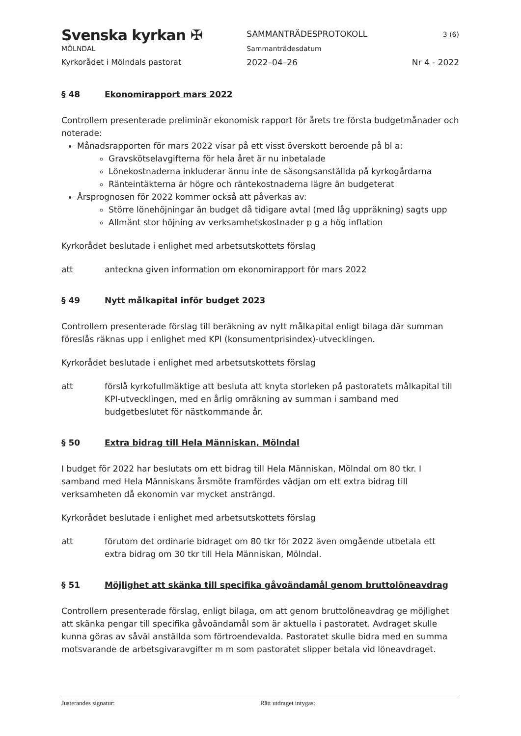Svenska kyrkan ✠
MÖLNDAL
Kyrkorådet i Mölndals pastorat
SAMMANTRÄDESPROTOKOLL
Sammanträdesdatum
2022–04–26
3 (6)
Nr 4 - 2022
§ 48 Ekonomirapport mars 2022
Controllern presenterade preliminär ekonomisk rapport för årets tre första budgetmånader och noterade:
Månadsrapporten för mars 2022 visar på ett visst överskott beroende på bl a:
Gravskötselavgifterna för hela året är nu inbetalade
Lönekostnaderna inkluderar ännu inte de säsongsanställda på kyrkogårdarna
Ränteintäkterna är högre och räntekostnaderna lägre än budgeterat
Årsprognosen för 2022 kommer också att påverkas av:
Större lönehöjningar än budget då tidigare avtal (med låg uppräkning) sagts upp
Allmänt stor höjning av verksamhetskostnader p g a hög inflation
Kyrkorådet beslutade i enlighet med arbetsutskottets förslag
att anteckna given information om ekonomirapport för mars 2022
§ 49 Nytt målkapital inför budget 2023
Controllern presenterade förslag till beräkning av nytt målkapital enligt bilaga där summan föreslås räknas upp i enlighet med KPI (konsumentprisindex)-utvecklingen.
Kyrkorådet beslutade i enlighet med arbetsutskottets förslag
att förslå kyrkofullmäktige att besluta att knyta storleken på pastoratets målkapital till KPI-utvecklingen, med en årlig omräkning av summan i samband med budgetbeslutet för nästkommande år.
§ 50 Extra bidrag till Hela Människan, Mölndal
I budget för 2022 har beslutats om ett bidrag till Hela Människan, Mölndal om 80 tkr. I samband med Hela Människans årsmöte framfördes vädjan om ett extra bidrag till verksamheten då ekonomin var mycket ansträngd.
Kyrkorådet beslutade i enlighet med arbetsutskottets förslag
att förutom det ordinarie bidraget om 80 tkr för 2022 även omgående utbetala ett extra bidrag om 30 tkr till Hela Människan, Mölndal.
§ 51 Möjlighet att skänka till specifika gåvoändamål genom bruttolöneavdrag
Controllern presenterade förslag, enligt bilaga, om att genom bruttolöneavdrag ge möjlighet att skänka pengar till specifika gåvoändamål som är aktuella i pastoratet. Avdraget skulle kunna göras av såväl anställda som förtroendevalda. Pastoratet skulle bidra med en summa motsvarande de arbetsgivaravgifter m m som pastoratet slipper betala vid löneavdraget.
Justerandes signatur: Rätt utdraget intygas: